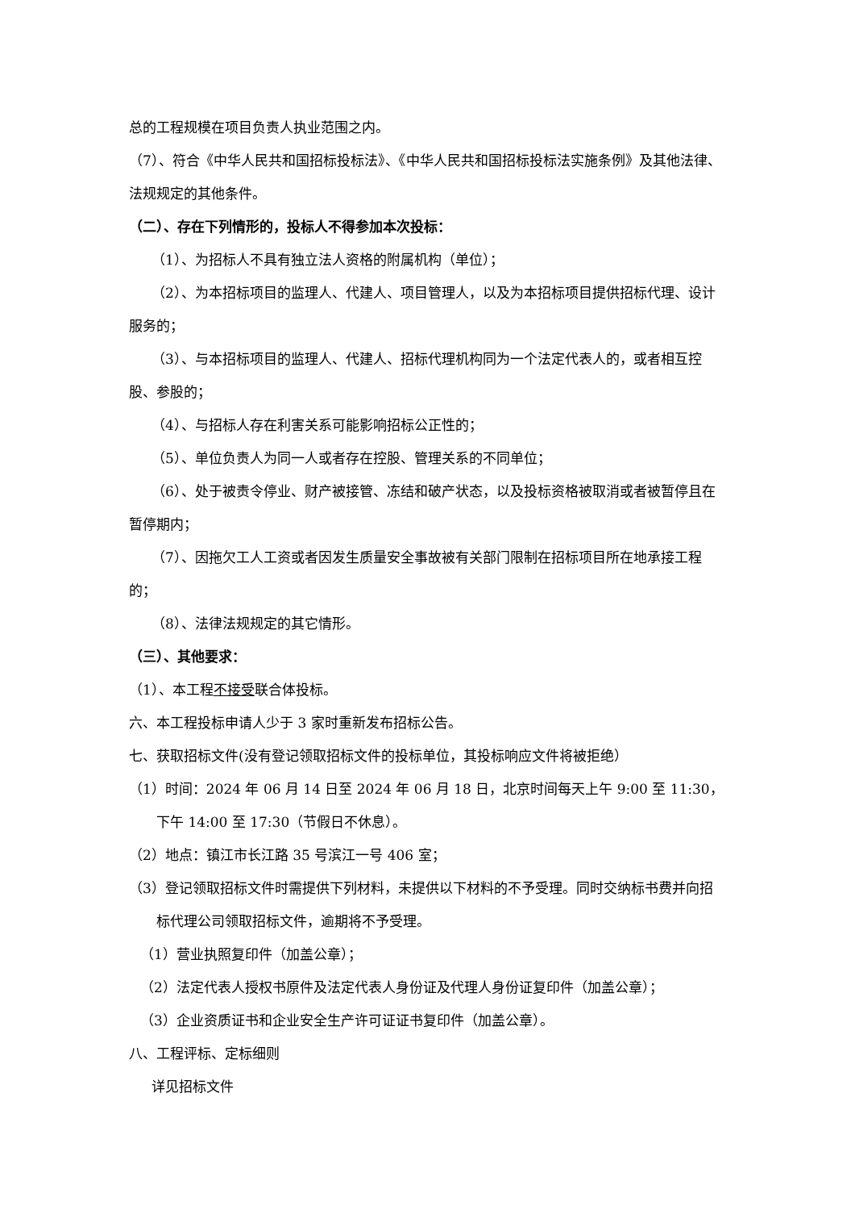总的工程规模在项目负责人执业范围之内。
（7）、符合《中华人民共和国招标投标法》、《中华人民共和国招标投标法实施条例》及其他法律、法规规定的其他条件。
（二）、存在下列情形的，投标人不得参加本次投标：
（1）、为招标人不具有独立法人资格的附属机构（单位）；
（2）、为本招标项目的监理人、代建人、项目管理人，以及为本招标项目提供招标代理、设计服务的；
（3）、与本招标项目的监理人、代建人、招标代理机构同为一个法定代表人的，或者相互控股、参股的；
（4）、与招标人存在利害关系可能影响招标公正性的；
（5）、单位负责人为同一人或者存在控股、管理关系的不同单位；
（6）、处于被责令停业、财产被接管、冻结和破产状态，以及投标资格被取消或者被暂停且在暂停期内；
（7）、因拖欠工人工资或者因发生质量安全事故被有关部门限制在招标项目所在地承接工程的；
（8）、法律法规规定的其它情形。
（三）、其他要求：
（1）、本工程不接受联合体投标。
六、本工程投标申请人少于 3 家时重新发布招标公告。
七、获取招标文件(没有登记领取招标文件的投标单位，其投标响应文件将被拒绝）
（1）时间：2024 年 06 月 14 日至 2024 年 06 月 18 日，北京时间每天上午 9:00 至 11:30，下午 14:00 至 17:30（节假日不休息）。
（2）地点：镇江市长江路 35 号滨江一号 406 室；
（3）登记领取招标文件时需提供下列材料，未提供以下材料的不予受理。同时交纳标书费并向招标代理公司领取招标文件，逾期将不予受理。
（1）营业执照复印件（加盖公章）；
（2）法定代表人授权书原件及法定代表人身份证及代理人身份证复印件（加盖公章）；
（3）企业资质证书和企业安全生产许可证证书复印件（加盖公章）。
八、工程评标、定标细则
详见招标文件